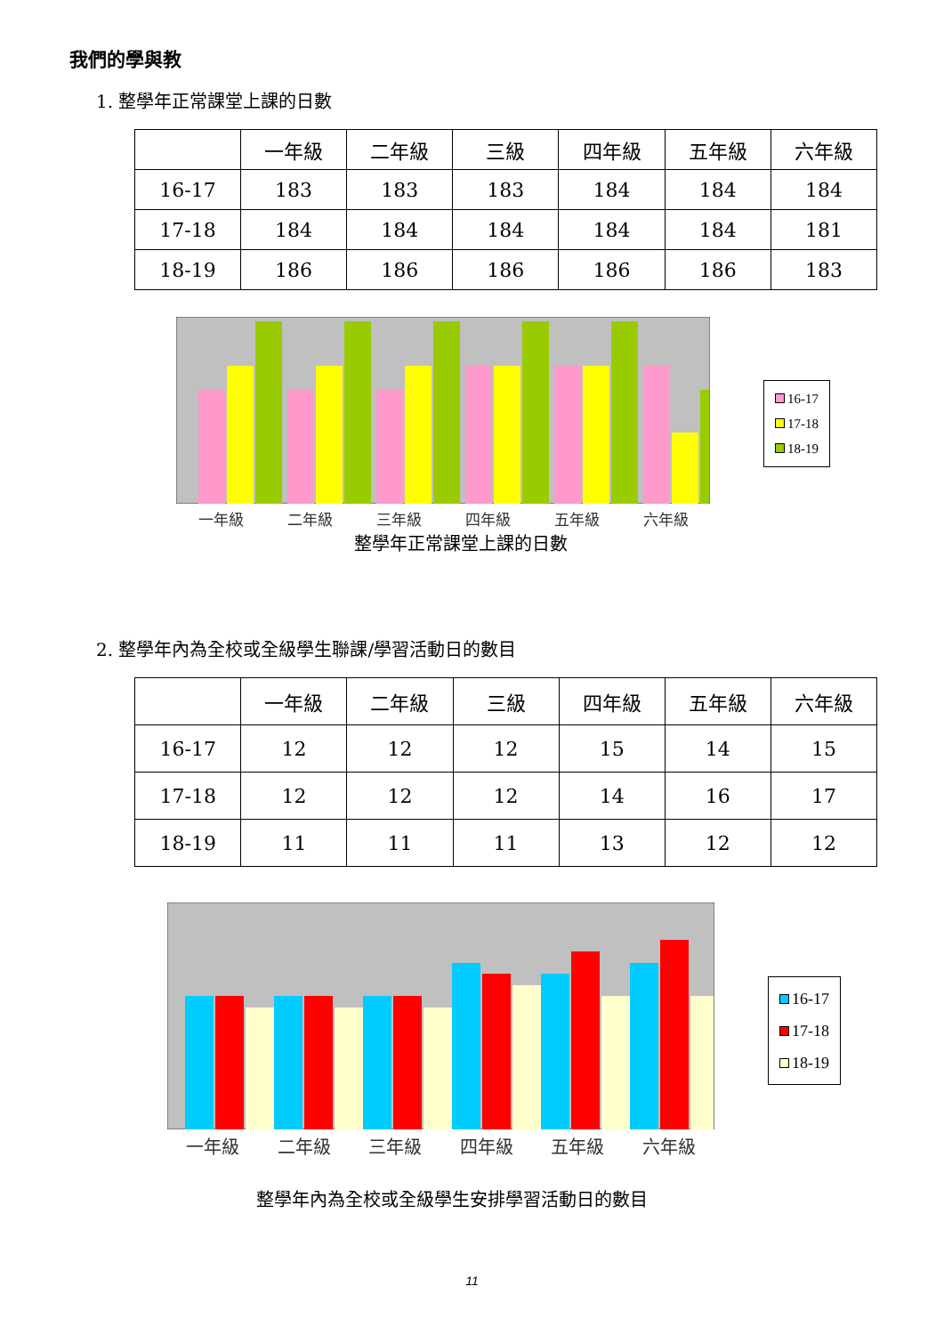我們的學與教
1. 整學年正常課堂上課的日數
| | 一年級 | 二年級 | 三級 | 四年級 | 五年級 | 六年級 |
| --- | --- | --- | --- | --- | --- | --- |
| 16-17 | 183 | 183 | 183 | 184 | 184 | 184 |
| 17-18 | 184 | 184 | 184 | 184 | 184 | 181 |
| 18-19 | 186 | 186 | 186 | 186 | 186 | 183 |
一年級 二年級 三年級 四年級 五年級 六年級
16-17
17-18
18-19
整學年正常課堂上課的日數
2. 整學年內為全校或全級學生聯課/學習活動日的數目
| | 一年級 | 二年級 | 三級 | 四年級 | 五年級 | 六年級 |
| --- | --- | --- | --- | --- | --- | --- |
| 16-17 | 12 | 12 | 12 | 15 | 14 | 15 |
| 17-18 | 12 | 12 | 12 | 14 | 16 | 17 |
| 18-19 | 11 | 11 | 11 | 13 | 12 | 12 |
一年級 二年級 三年級 四年級 五年級 六年級
16-17
17-18
18-19
整學年內為全校或全級學生安排學習活動日的數目
11